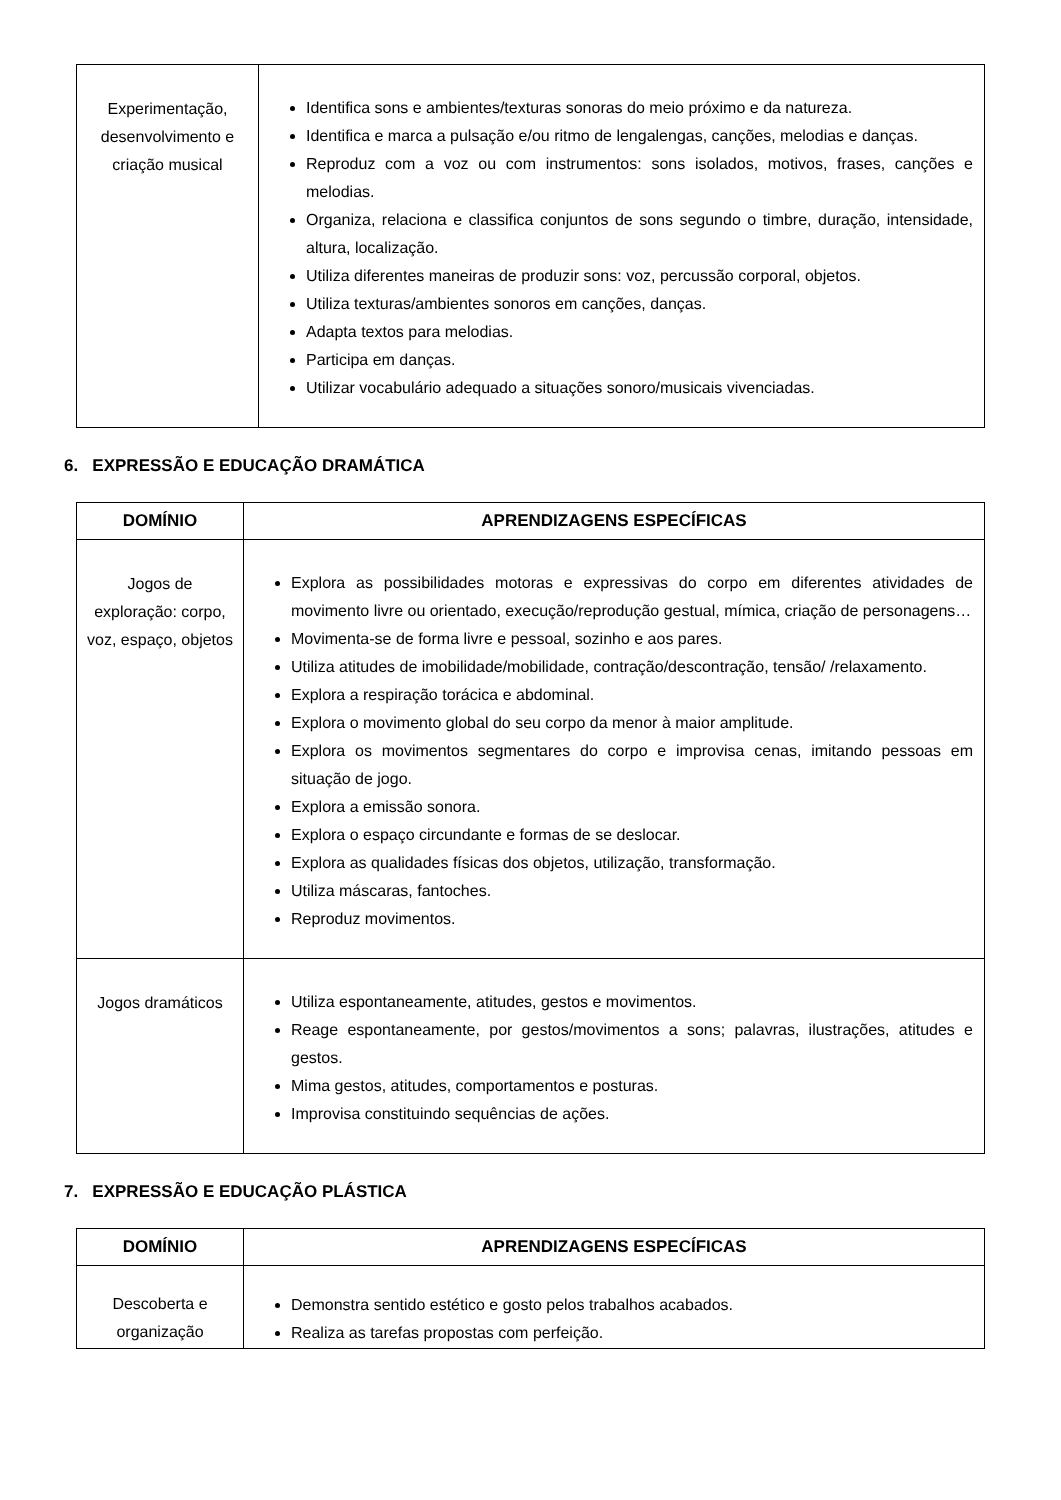| Experimentação, desenvolvimento e criação musical | Identifica sons e ambientes/texturas sonoras do meio próximo e da natureza. Identifica e marca a pulsação e/ou ritmo de lengalengas, canções, melodias e danças. Reproduz com a voz ou com instrumentos: sons isolados, motivos, frases, canções e melodias. Organiza, relaciona e classifica conjuntos de sons segundo o timbre, duração, intensidade, altura, localização. Utiliza diferentes maneiras de produzir sons: voz, percussão corporal, objetos. Utiliza texturas/ambientes sonoros em canções, danças. Adapta textos para melodias. Participa em danças. Utilizar vocabulário adequado a situações sonoro/musicais vivenciadas. |
6. EXPRESSÃO E EDUCAÇÃO DRAMÁTICA
| DOMÍNIO | APRENDIZAGENS ESPECÍFICAS |
| --- | --- |
| Jogos de exploração: corpo, voz, espaço, objetos | Explora as possibilidades motoras e expressivas do corpo em diferentes atividades de movimento livre ou orientado, execução/reprodução gestual, mímica, criação de personagens… Movimenta-se de forma livre e pessoal, sozinho e aos pares. Utiliza atitudes de imobilidade/mobilidade, contração/descontração, tensão/ /relaxamento. Explora a respiração torácica e abdominal. Explora o movimento global do seu corpo da menor à maior amplitude. Explora os movimentos segmentares do corpo e improvisa cenas, imitando pessoas em situação de jogo. Explora a emissão sonora. Explora o espaço circundante e formas de se deslocar. Explora as qualidades físicas dos objetos, utilização, transformação. Utiliza máscaras, fantoches. Reproduz movimentos. |
| Jogos dramáticos | Utiliza espontaneamente, atitudes, gestos e movimentos. Reage espontaneamente, por gestos/movimentos a sons; palavras, ilustrações, atitudes e gestos. Mima gestos, atitudes, comportamentos e posturas. Improvisa constituindo sequências de ações. |
7. EXPRESSÃO E EDUCAÇÃO PLÁSTICA
| DOMÍNIO | APRENDIZAGENS ESPECÍFICAS |
| --- | --- |
| Descoberta e organização | Demonstra sentido estético e gosto pelos trabalhos acabados. Realiza as tarefas propostas com perfeição. |